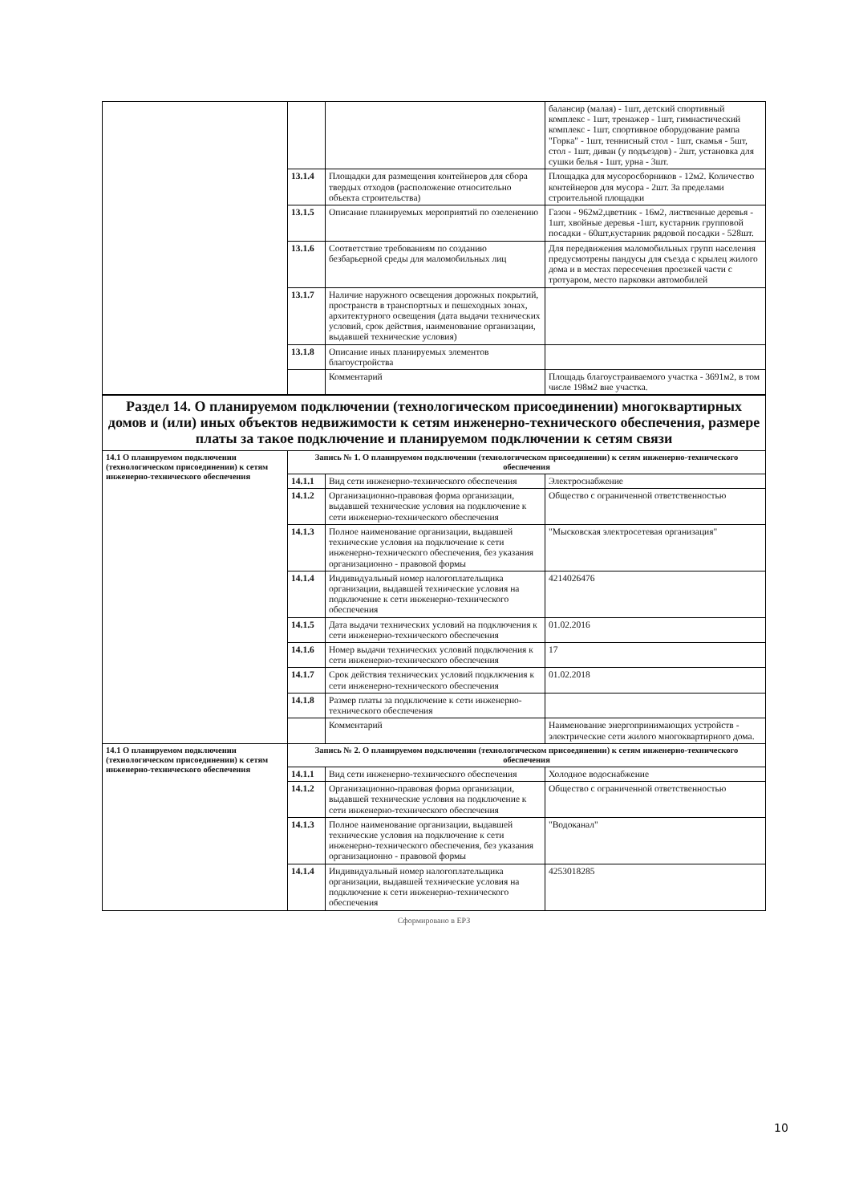| | | | балансир (малая) - 1шт, детский спортивный комплекс - 1шт, тренажер - 1шт, гимнастический комплекс - 1шт, спортивное оборудование рампа "Горка" - 1шт, теннисный стол - 1шт, скамья - 5шт, стол - 1шт, диван (у подъездов) - 2шт, установка для сушки белья - 1шт, урна - 3шт. |
| | 13.1.4 | Площадки для размещения контейнеров для сбора твердых отходов (расположение относительно объекта строительства) | Площадка для мусоросборников - 12м2. Количество контейнеров для мусора - 2шт. За пределами строительной площадки |
| | 13.1.5 | Описание планируемых мероприятий по озеленению | Газон - 962м2,цветник - 16м2, лиственные деревья - 1шт, хвойные деревья -1шт, кустарник групповой посадки - 60шт,кустарник рядовой посадки - 528шт. |
| | 13.1.6 | Соответствие требованиям по созданию безбарьерной среды для маломобильных лиц | Для передвижения маломобильных групп населения предусмотрены пандусы для съезда с крылец жилого дома и в местах пересечения проезжей части с тротуаром, место парковки автомобилей |
| | 13.1.7 | Наличие наружного освещения дорожных покрытий, пространств в транспортных и пешеходных зонах, архитектурного освещения (дата выдачи технических условий, срок действия, наименование организации, выдавшей технические условия) | |
| | 13.1.8 | Описание иных планируемых элементов благоустройства | |
| | | Комментарий | Площадь благоустраиваемого участка - 3691м2, в том числе 198м2 вне участка. |
| Раздел 14. О планируемом подключении (технологическом присоединении) многоквартирных домов и (или) иных объектов недвижимости к сетям инженерно-технического обеспечения, размере платы за такое подключение и планируемом подключении к сетям связи | | | |
| 14.1 О планируемом подключении (технологическом присоединении) к сетям инженерно-технического обеспечения | Запись № 1. О планируемом подключении (технологическом присоединении) к сетям инженерно-технического обеспечения | | |
| | 14.1.1 | Вид сети инженерно-технического обеспечения | Электроснабжение |
| | 14.1.2 | Организационно-правовая форма организации, выдавшей технические условия на подключение к сети инженерно-технического обеспечения | Общество с ограниченной ответственностью |
| | 14.1.3 | Полное наименование организации, выдавшей технические условия на подключение к сети инженерно-технического обеспечения, без указания организационно - правовой формы | "Мысковская электросетевая организация" |
| | 14.1.4 | Индивидуальный номер налогоплательщика организации, выдавшей технические условия на подключение к сети инженерно-технического обеспечения | 4214026476 |
| | 14.1.5 | Дата выдачи технических условий на подключения к сети инженерно-технического обеспечения | 01.02.2016 |
| | 14.1.6 | Номер выдачи технических условий подключения к сети инженерно-технического обеспечения | 17 |
| | 14.1.7 | Срок действия технических условий подключения к сети инженерно-технического обеспечения | 01.02.2018 |
| | 14.1.8 | Размер платы за подключение к сети инженерно-технического обеспечения | |
| | | Комментарий | Наименование энергопринимающих устройств - электрические сети жилого многоквартирного дома. |
| 14.1 О планируемом подключении (технологическом присоединении) к сетям инженерно-технического обеспечения | Запись № 2. О планируемом подключении (технологическом присоединении) к сетям инженерно-технического обеспечения | | |
| | 14.1.1 | Вид сети инженерно-технического обеспечения | Холодное водоснабжение |
| | 14.1.2 | Организационно-правовая форма организации, выдавшей технические условия на подключение к сети инженерно-технического обеспечения | Общество с ограниченной ответственностью |
| | 14.1.3 | Полное наименование организации, выдавшей технические условия на подключение к сети инженерно-технического обеспечения, без указания организационно - правовой формы | "Водоканал" |
| | 14.1.4 | Индивидуальный номер налогоплательщика организации, выдавшей технические условия на подключение к сети инженерно-технического обеспечения | 4253018285 |
Сформировано в ЕРЗ
10